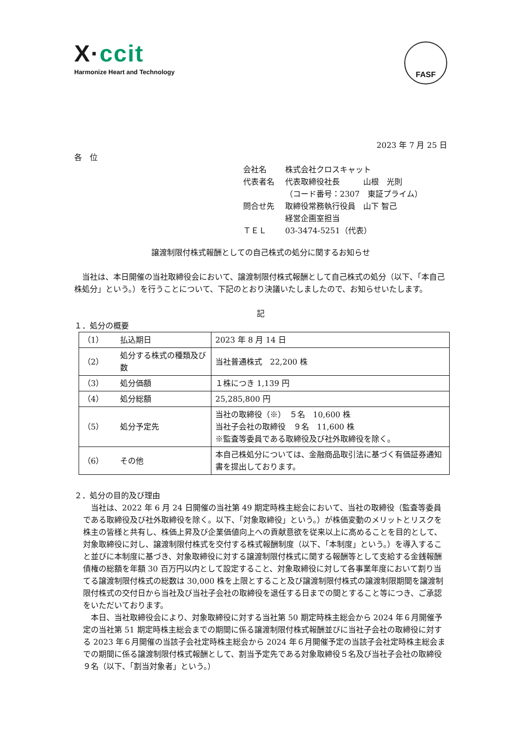X·ccit
Harmonize Heart and Technology
FASF
2023 年 7 月 25 日
各　位
会社名 株式会社クロスキャット
代表者名 代表取締役社長　　　山根　光則
（コード番号：2307　東証プライム）
問合せ先 取締役常務執行役員　山下 智己
経営企画室担当
ＴＥＬ 03-3474-5251（代表）
譲渡制限付株式報酬としての自己株式の処分に関するお知らせ
　当社は、本日開催の当社取締役会において、譲渡制限付株式報酬として自己株式の処分（以下、「本自己株処分」という。）を行うことについて、下記のとおり決議いたしましたので、お知らせいたします。
記
１．処分の概要
| （1） | 払込期日 | 2023 年 8 月 14 日 |
| （2） | 処分する株式の種類及び数 | 当社普通株式 22,200 株 |
| （3） | 処分価額 | １株につき 1,139 円 |
| （4） | 処分総額 | 25,285,800 円 |
| （5） | 処分予定先 | 当社の取締役（※） ５名 10,600 株 当社子会社の取締役 ９名 11,600 株 ※監査等委員である取締役及び社外取締役を除く。 |
| （6） | その他 | 本自己株処分については、金融商品取引法に基づく有価証券通知書を提出しております。 |
２．処分の目的及び理由
　当社は、2022 年 6 月 24 日開催の当社第 49 期定時株主総会において、当社の取締役（監査等委員である取締役及び社外取締役を除く。以下、「対象取締役」という。）が株価変動のメリットとリスクを株主の皆様と共有し、株価上昇及び企業価値向上への貢献意欲を従来以上に高めることを目的として、対象取締役に対し、譲渡制限付株式を交付する株式報酬制度（以下、「本制度」という。）を導入すること並びに本制度に基づき、対象取締役に対する譲渡制限付株式に関する報酬等として支給する金銭報酬債権の総額を年額 30 百万円以内として設定すること、対象取締役に対して各事業年度において割り当てる譲渡制限付株式の総数は 30,000 株を上限とすること及び譲渡制限付株式の譲渡制限期間を譲渡制限付株式の交付日から当社及び当社子会社の取締役を退任する日までの間とすること等につき、ご承認をいただいております。
　本日、当社取締役会により、対象取締役に対する当社第 50 期定時株主総会から 2024 年６月開催予定の当社第 51 期定時株主総会までの期間に係る譲渡制限付株式報酬並びに当社子会社の取締役に対する 2023 年６月開催の当該子会社定時株主総会から 2024 年６月開催予定の当該子会社定時株主総会までの期間に係る譲渡制限付株式報酬として、割当予定先である対象取締役５名及び当社子会社の取締役９名（以下、「割当対象者」という。）